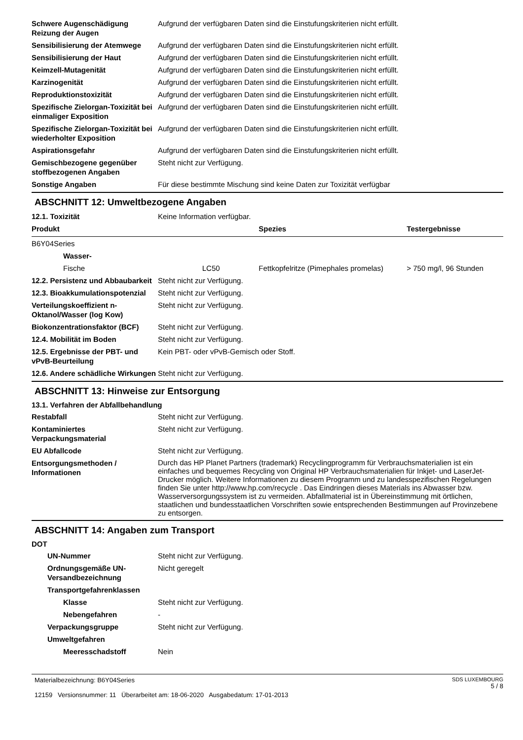| Schwere Augenschädigung Reizung der Augen | Aufgrund der verfügbaren Daten sind die Einstufungskriterien nicht erfüllt. |
| Sensibilisierung der Atemwege | Aufgrund der verfügbaren Daten sind die Einstufungskriterien nicht erfüllt. |
| Sensibilisierung der Haut | Aufgrund der verfügbaren Daten sind die Einstufungskriterien nicht erfüllt. |
| Keimzell-Mutagenität | Aufgrund der verfügbaren Daten sind die Einstufungskriterien nicht erfüllt. |
| Karzinogenität | Aufgrund der verfügbaren Daten sind die Einstufungskriterien nicht erfüllt. |
| Reproduktionstoxizität | Aufgrund der verfügbaren Daten sind die Einstufungskriterien nicht erfüllt. |
| Spezifische Zielorgan-Toxizität bei einmaliger Exposition | Aufgrund der verfügbaren Daten sind die Einstufungskriterien nicht erfüllt. |
| Spezifische Zielorgan-Toxizität bei wiederholter Exposition | Aufgrund der verfügbaren Daten sind die Einstufungskriterien nicht erfüllt. |
| Aspirationsgefahr | Aufgrund der verfügbaren Daten sind die Einstufungskriterien nicht erfüllt. |
| Gemischbezogene gegenüber stoffbezogenen Angaben | Steht nicht zur Verfügung. |
| Sonstige Angaben | Für diese bestimmte Mischung sind keine Daten zur Toxizität verfügbar |
ABSCHNITT 12: Umweltbezogene Angaben
| 12.1. Toxizität | Keine Information verfügbar. |
| Produkt | | Spezies | Testergebnisse |
| --- | --- | --- | --- |
| B6Y04Series | | | |
| Wasser- | | | |
| Fische | LC50 | Fettkopfelritze (Pimephales promelas) | > 750 mg/l, 96 Stunden |
| 12.2. Persistenz und Abbaubarkeit | Steht nicht zur Verfügung. |
| 12.3. Bioakkumulationspotenzial | Steht nicht zur Verfügung. |
| Verteilungskoeffizient n-Oktanol/Wasser (log Kow) | Steht nicht zur Verfügung. |
| Biokonzentrationsfaktor (BCF) | Steht nicht zur Verfügung. |
| 12.4. Mobilität im Boden | Steht nicht zur Verfügung. |
| 12.5. Ergebnisse der PBT- und vPvB-Beurteilung | Kein PBT- oder vPvB-Gemisch oder Stoff. |
| 12.6. Andere schädliche Wirkungen | Steht nicht zur Verfügung. |
ABSCHNITT 13: Hinweise zur Entsorgung
13.1. Verfahren der Abfallbehandlung
| Restabfall | Steht nicht zur Verfügung. |
| Kontaminiertes Verpackungsmaterial | Steht nicht zur Verfügung. |
| EU Abfallcode | Steht nicht zur Verfügung. |
| Entsorgungsmethoden / Informationen | Durch das HP Planet Partners (trademark) Recyclingprogramm für Verbrauchsmaterialien ist ein einfaches und bequemes Recycling von Original HP Verbrauchsmaterialien für Inkjet- und LaserJet-Drucker möglich. Weitere Informationen zu diesem Programm und zu landesspezifischen Regelungen finden Sie unter http://www.hp.com/recycle . Das Eindringen dieses Materials ins Abwasser bzw. Wasserversorgungssystem ist zu vermeiden. Abfallmaterial ist in Übereinstimmung mit örtlichen, staatlichen und bundesstaatlichen Vorschriften sowie entsprechenden Bestimmungen auf Provinzebene zu entsorgen. |
ABSCHNITT 14: Angaben zum Transport
DOT
| UN-Nummer | Steht nicht zur Verfügung. |
| Ordnungsgemäße UN-Versandbezeichnung | Nicht geregelt |
| Transportgefahrenklassen | |
| Klasse | Steht nicht zur Verfügung. |
| Nebengefahren | - |
| Verpackungsgruppe | Steht nicht zur Verfügung. |
| Umweltgefahren | |
| Meeresschadstoff | Nein |
Materialbezeichnung: B6Y04Series
12159 Versionsnummer: 11 Überarbeitet am: 18-06-2020 Ausgabedatum: 17-01-2013
SDS LUXEMBOURG
5 / 8